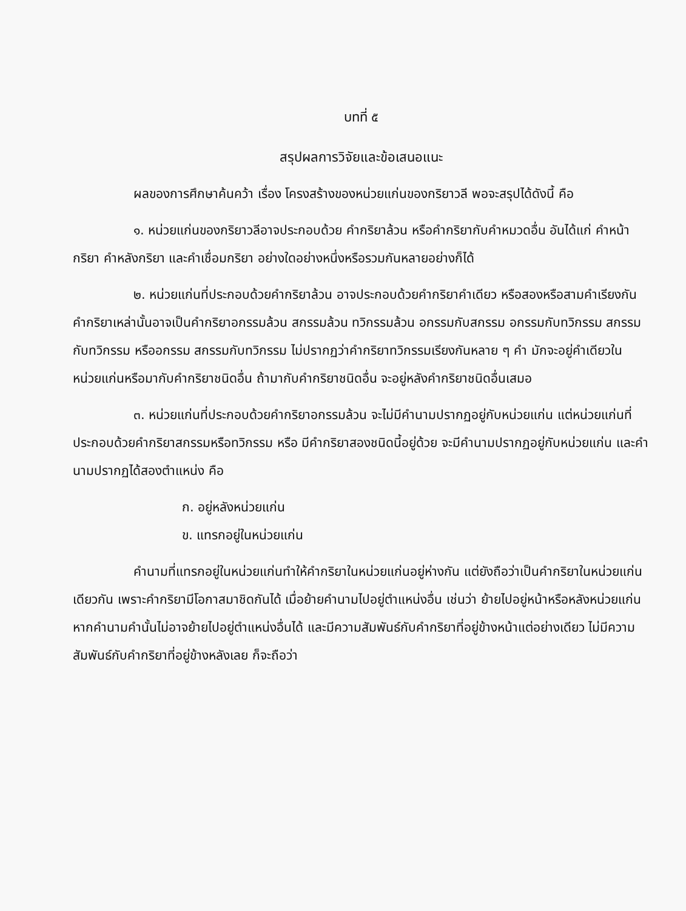บทที่ ๕
สรุปผลการวิจัยและข้อเสนอแนะ
ผลของการศึกษาค้นคว้า เรื่อง โครงสร้างของหน่วยแก่นของกริยาวลี พอจะสรุปได้ดังนี้ คือ
๑. หน่วยแก่นของกริยาวลีอาจประกอบด้วย คำกริยาล้วน หรือคำกริยากับคำหมวดอื่น อันได้แก่ คำหน้ากริยา คำหลังกริยา และคำเชื่อมกริยา อย่างใดอย่างหนึ่งหรือรวมกันหลายอย่างก็ได้
๒. หน่วยแก่นที่ประกอบด้วยคำกริยาล้วน อาจประกอบด้วยคำกริยาคำเดียว หรือสองหรือสามคำเรียงกัน คำกริยาเหล่านั้นอาจเป็นคำกริยาอกรรมล้วน สกรรมล้วน ทวิกรรมล้วน อกรรมกับสกรรม อกรรมกับทวิกรรม สกรรมกับทวิกรรม หรืออกรรม สกรรมกับทวิกรรม ไม่ปรากฏว่าคำกริยาทวิกรรมเรียงกันหลาย ๆ คำ มักจะอยู่คำเดียวในหน่วยแก่นหรือมากับคำกริยาชนิดอื่น ถ้ามากับคำกริยาชนิดอื่น จะอยู่หลังคำกริยาชนิดอื่นเสมอ
๓. หน่วยแก่นที่ประกอบด้วยคำกริยาอกรรมล้วน จะไม่มีคำนามปรากฏอยู่กับหน่วยแก่น แต่หน่วยแก่นที่ประกอบด้วยคำกริยาสกรรมหรือทวิกรรม หรือ มีคำกริยาสองชนิดนี้อยู่ด้วย จะมีคำนามปรากฏอยู่กับหน่วยแก่น และคำนามปรากฏได้สองตำแหน่ง คือ
ก. อยู่หลังหน่วยแก่น
ข. แทรกอยู่ในหน่วยแก่น
คำนามที่แทรกอยู่ในหน่วยแก่นทำให้คำกริยาในหน่วยแก่นอยู่ห่างกัน แต่ยังถือว่าเป็นคำกริยาในหน่วยแก่นเดียวกัน เพราะคำกริยามีโอกาสมาชิดกันได้ เมื่อย้ายคำนามไปอยู่ตำแหน่งอื่น เช่นว่า ย้ายไปอยู่หน้าหรือหลังหน่วยแก่น หากคำนามคำนั้นไม่อาจย้ายไปอยู่ตำแหน่งอื่นได้ และมีความสัมพันธ์กับคำกริยาที่อยู่ข้างหน้าแต่อย่างเดียว ไม่มีความสัมพันธ์กับคำกริยาที่อยู่ข้างหลังเลย ก็จะถือว่า